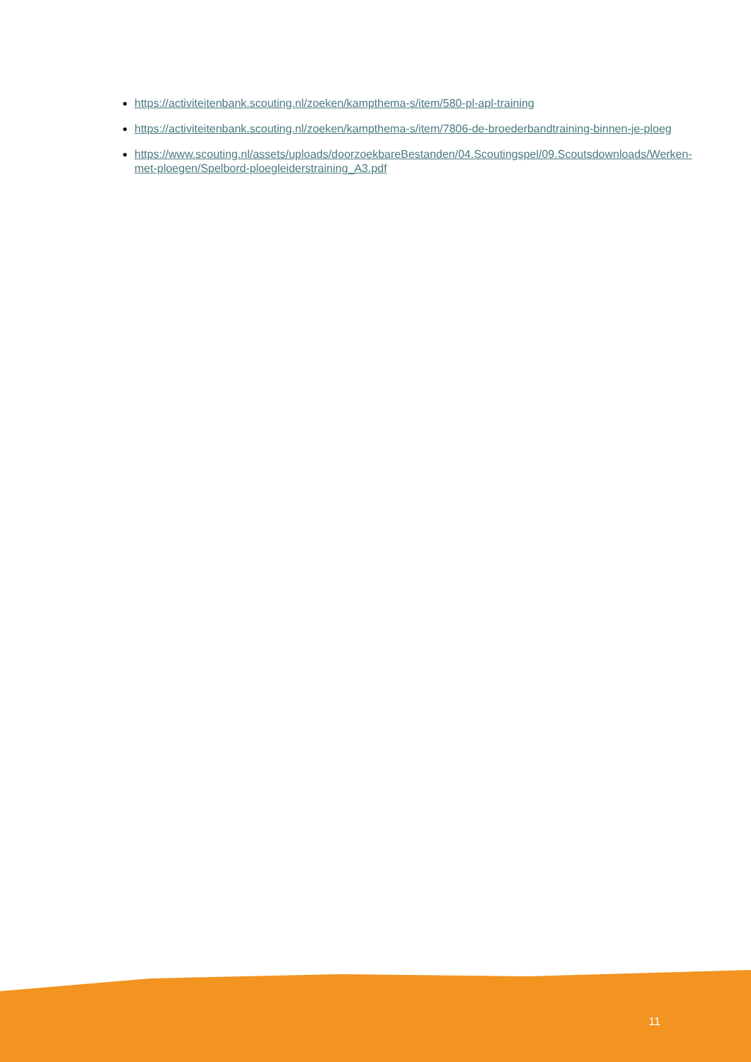https://activiteitenbank.scouting.nl/zoeken/kampthema-s/item/580-pl-apl-training
https://activiteitenbank.scouting.nl/zoeken/kampthema-s/item/7806-de-broederbandtraining-binnen-je-ploeg
https://www.scouting.nl/assets/uploads/doorzoekbareBestanden/04.Scoutingspel/09.Scoutsdownloads/Werken-met-ploegen/Spelbord-ploegleiderstraining_A3.pdf
11